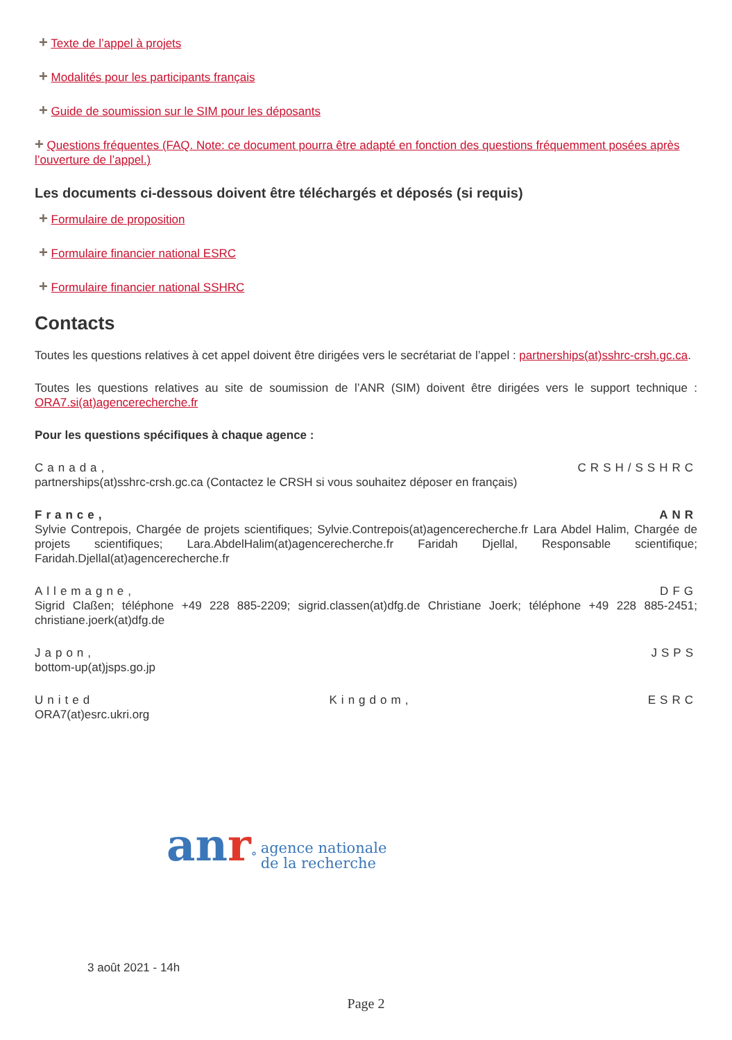+ Texte de l’appel à projets
+ Modalités pour les participants français
+ Guide de soumission sur le SIM pour les déposants
+ Questions fréquentes (FAQ. Note: ce document pourra être adapté en fonction des questions fréquemment posées après l’ouverture de l’appel.)
Les documents ci-dessous doivent être téléchargés et déposés (si requis)
+ Formulaire de proposition
+ Formulaire financier national ESRC
+ Formulaire financier national SSHRC
Contacts
Toutes les questions relatives à cet appel doivent être dirigées vers le secrétariat de l’appel : partnerships(at)sshrc-crsh.gc.ca.
Toutes les questions relatives au site de soumission de l’ANR (SIM) doivent être dirigées vers le support technique : ORA7.si(at)agencerecherche.fr
Pour les questions spécifiques à chaque agence :
Canada, CRSH/SSHRC
partnerships(at)sshrc-crsh.gc.ca (Contactez le CRSH si vous souhaitez déposer en français)
France, ANR
Sylvie Contrepois, Chargée de projets scientifiques; Sylvie.Contrepois(at)agencerecherche.fr Lara Abdel Halim, Chargée de projets scientifiques; Lara.AbdelHalim(at)agencerecherche.fr Faridah Djellal, Responsable scientifique; Faridah.Djellal(at)agencerecherche.fr
Allemagne, DFG
Sigrid Claßen; téléphone +49 228 885-2209; sigrid.classen(at)dfg.de Christiane Joerk; téléphone +49 228 885-2451; christiane.joerk(at)dfg.de
Japon, JSPS
bottom-up(at)jsps.go.jp
United Kingdom, ESRC
ORA7(at)esrc.ukri.org
an r° agence nationale
de la recherche
3 août 2021 - 14h
Page 2